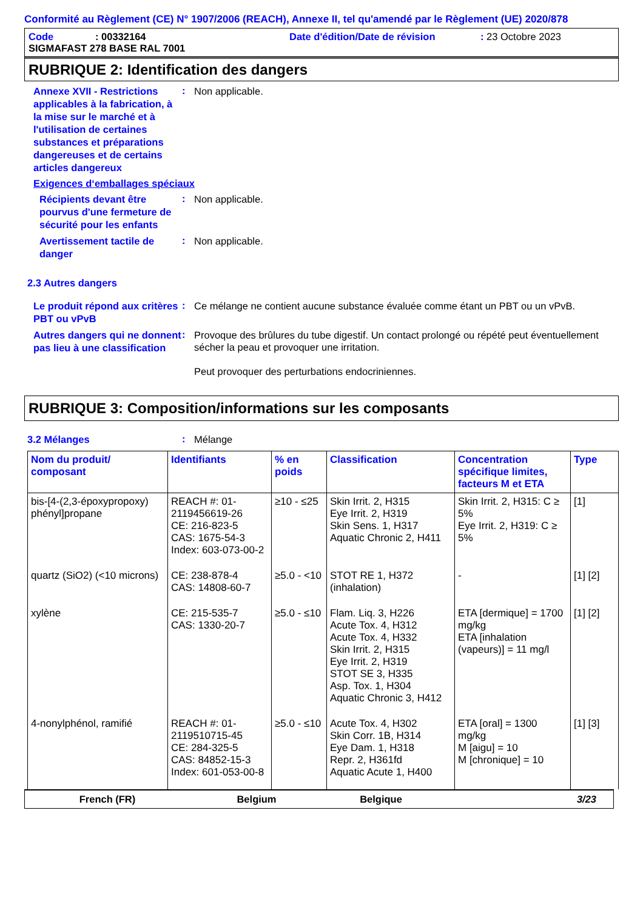Conformité au Règlement (CE) N° 1907/2006 (REACH), Annexe II, tel qu'amendé par le Règlement (UE) 2020/878
Code: 00332164 Date d'édition/Date de révision: 23 Octobre 2023
SIGMAFAST 278 BASE RAL 7001
RUBRIQUE 2: Identification des dangers
Annexe XVII - Restrictions applicables à la fabrication, à la mise sur le marché et à l'utilisation de certaines substances et préparations dangereuses et de certains articles dangereux
:
Non applicable.
Exigences d‘emballages spéciaux
Récipients devant être pourvus d'une fermeture de sécurité pour les enfants
:
Non applicable.
Avertissement tactile de danger
:
Non applicable.
2.3 Autres dangers
Le produit répond aux critères PBT ou vPvB
:
Ce mélange ne contient aucune substance évaluée comme étant un PBT ou un vPvB.
Autres dangers qui ne donnent pas lieu à une classification
:
Provoque des brûlures du tube digestif. Un contact prolongé ou répété peut éventuellement sécher la peau et provoquer une irritation.
Peut provoquer des perturbations endocriniennes.
RUBRIQUE 3: Composition/informations sur les composants
3.2 Mélanges
:
Mélange
| Nom du produit/ composant | Identifiants | % en poids | Classification | Concentration spécifique limites, facteurs M et ETA | Type |
| --- | --- | --- | --- | --- | --- |
| bis-[4-(2,3-époxypropoxy) phényl]propane | REACH #: 01-2119456619-26 CE: 216-823-5 CAS: 1675-54-3 Index: 603-073-00-2 | ≥10 - ≤25 | Skin Irrit. 2, H315 Eye Irrit. 2, H319 Skin Sens. 1, H317 Aquatic Chronic 2, H411 | Skin Irrit. 2, H315: C ≥ 5% Eye Irrit. 2, H319: C ≥ 5% | [1] |
| quartz (SiO2) (<10 microns) | CE: 238-878-4 CAS: 14808-60-7 | ≥5.0 - <10 | STOT RE 1, H372 (inhalation) | - | [1] [2] |
| xylène | CE: 215-535-7 CAS: 1330-20-7 | ≥5.0 - ≤10 | Flam. Liq. 3, H226 Acute Tox. 4, H312 Acute Tox. 4, H332 Skin Irrit. 2, H315 Eye Irrit. 2, H319 STOT SE 3, H335 Asp. Tox. 1, H304 Aquatic Chronic 3, H412 | ETA [dermique] = 1700 mg/kg ETA [inhalation (vapeurs)] = 11 mg/l | [1] [2] |
| 4-nonylphénol, ramifié | REACH #: 01-2119510715-45 CE: 284-325-5 CAS: 84852-15-3 Index: 601-053-00-8 | ≥5.0 - ≤10 | Acute Tox. 4, H302 Skin Corr. 1B, H314 Eye Dam. 1, H318 Repr. 2, H361fd Aquatic Acute 1, H400 | ETA [oral] = 1300 mg/kg M [aigu] = 10 M [chronique] = 10 | [1] [3] |
French (FR) Belgium Belgique 3/23